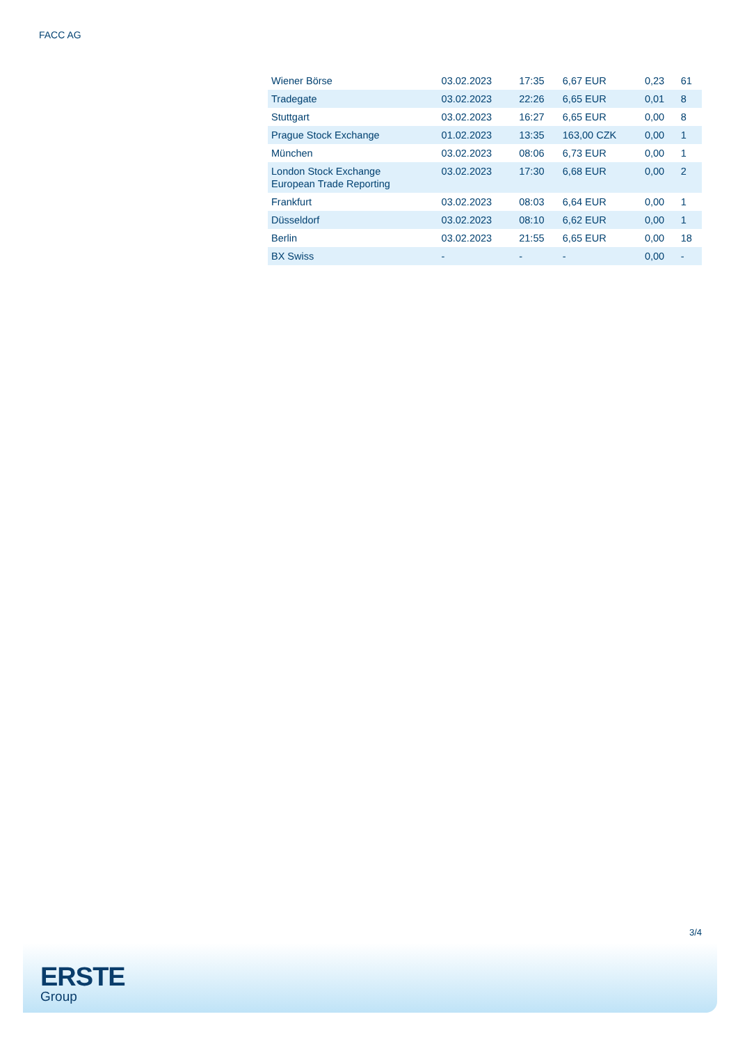FACC AG
| Wiener Börse | 03.02.2023 | 17:35 | 6,67 EUR | 0,23 | 61 |
| Tradegate | 03.02.2023 | 22:26 | 6,65 EUR | 0,01 | 8 |
| Stuttgart | 03.02.2023 | 16:27 | 6,65 EUR | 0,00 | 8 |
| Prague Stock Exchange | 01.02.2023 | 13:35 | 163,00 CZK | 0,00 | 1 |
| München | 03.02.2023 | 08:06 | 6,73 EUR | 0,00 | 1 |
| London Stock Exchange European Trade Reporting | 03.02.2023 | 17:30 | 6,68 EUR | 0,00 | 2 |
| Frankfurt | 03.02.2023 | 08:03 | 6,64 EUR | 0,00 | 1 |
| Düsseldorf | 03.02.2023 | 08:10 | 6,62 EUR | 0,00 | 1 |
| Berlin | 03.02.2023 | 21:55 | 6,65 EUR | 0,00 | 18 |
| BX Swiss | - | - | - | 0,00 | - |
3/4
ERSTE
Group